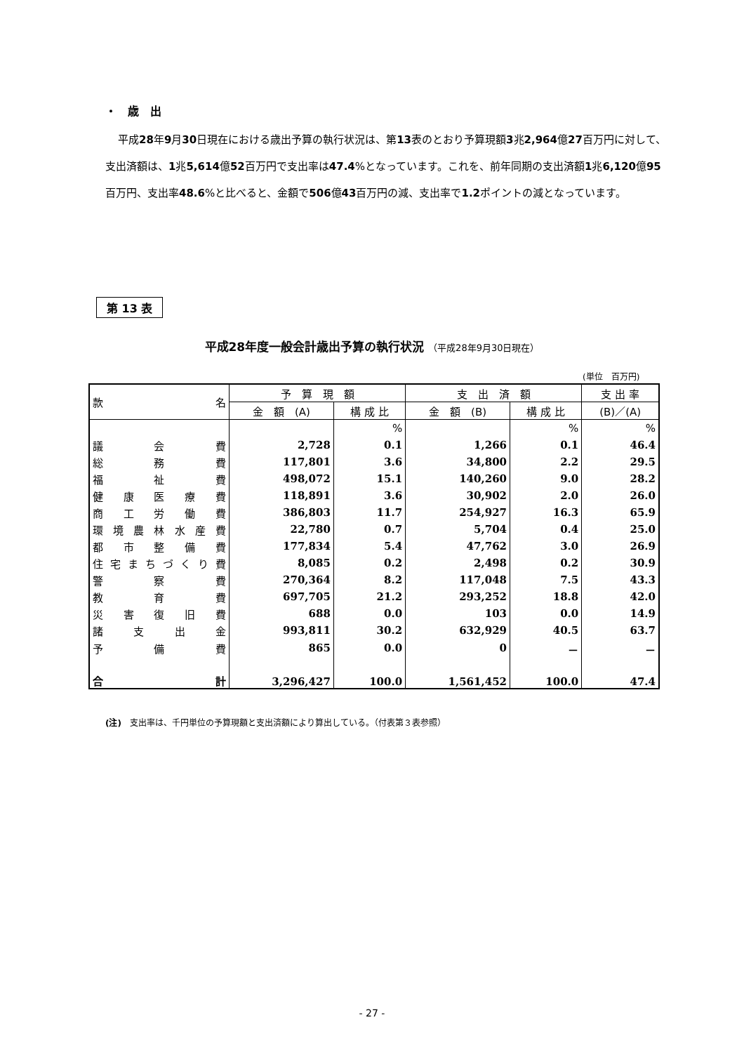・　歳　出
平成28年9月30日現在における歳出予算の執行状況は、第13表のとおり予算現額3兆2,964億27百万円に対して、支出済額は、1兆5,614億52百万円で支出率は47.4%となっています。これを、前年同期の支出済額1兆6,120億95百万円、支出率48.6%と比べると、金額で506億43百万円の減、支出率で1.2ポイントの減となっています。
第 13 表
平成28年度一般会計歳出予算の執行状況 （平成28年9月30日現在）
(単位　百万円)
| 款 名 | 予 算 現 額 | | 支 出 済 額 | | 支 出 率 |
| --- | --- | --- | --- | --- | --- |
| | 金 額 (A) | 構 成 比 | 金 額 (B) | 構 成 比 | (B)／(A) |
| | | % | | % | % |
| 議 会 費 | 2,728 | 0.1 | 1,266 | 0.1 | 46.4 |
| 総 務 費 | 117,801 | 3.6 | 34,800 | 2.2 | 29.5 |
| 福 祉 費 | 498,072 | 15.1 | 140,260 | 9.0 | 28.2 |
| 健 康 医 療 費 | 118,891 | 3.6 | 30,902 | 2.0 | 26.0 |
| 商 工 労 働 費 | 386,803 | 11.7 | 254,927 | 16.3 | 65.9 |
| 環 境 農 林 水 産 費 | 22,780 | 0.7 | 5,704 | 0.4 | 25.0 |
| 都 市 整 備 費 | 177,834 | 5.4 | 47,762 | 3.0 | 26.9 |
| 住 宅 ま ち づ く り 費 | 8,085 | 0.2 | 2,498 | 0.2 | 30.9 |
| 警 察 費 | 270,364 | 8.2 | 117,048 | 7.5 | 43.3 |
| 教 育 費 | 697,705 | 21.2 | 293,252 | 18.8 | 42.0 |
| 災 害 復 旧 費 | 688 | 0.0 | 103 | 0.0 | 14.9 |
| 諸 支 出 金 | 993,811 | 30.2 | 632,929 | 40.5 | 63.7 |
| 予 備 費 | 865 | 0.0 | 0 | － | － |
| 合 計 | 3,296,427 | 100.0 | 1,561,452 | 100.0 | 47.4 |
(注)　支出率は、千円単位の予算現額と支出済額により算出している。（付表第３表参照）
- 27 -